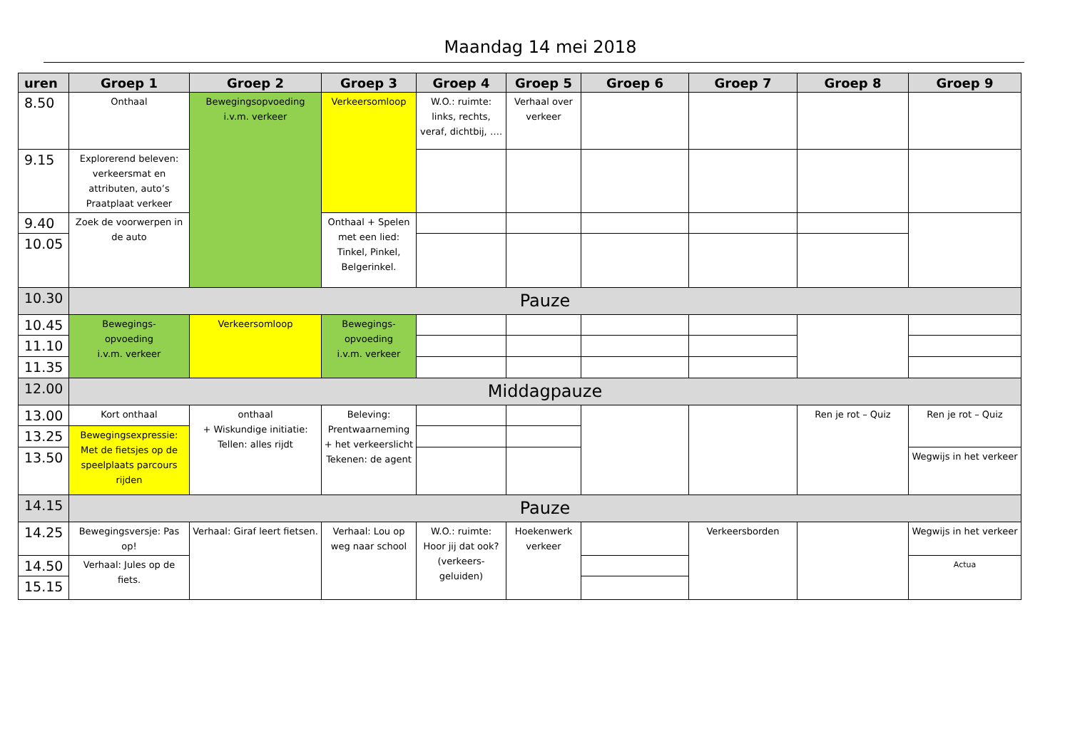Maandag 14 mei 2018
| uren | Groep 1 | Groep 2 | Groep 3 | Groep 4 | Groep 5 | Groep 6 | Groep 7 | Groep 8 | Groep 9 |
| --- | --- | --- | --- | --- | --- | --- | --- | --- | --- |
| 8.50 | Onthaal | Bewegingsopvoeding i.v.m. verkeer | Verkeersomloop | W.O.: ruimte: links, rechts, veraf, dichtbij, …. | Verhaal over verkeer | | | | |
| 9.15 | Explorerend beleven: verkeersmat en attributen, auto’s Praatplaat verkeer | | | | | | | | |
| 9.40 | Zoek de voorwerpen in de auto | | Onthaal + Spelen met een lied: Tinkel, Pinkel, Belgerinkel. | | | | | | |
| 10.05 | | | | | | | | | |
| 10.30 | Pauze | | | | | | | | |
| 10.45 | Bewegings- opvoeding i.v.m. verkeer | Verkeersomloop | Bewegings- opvoeding i.v.m. verkeer | | | | | | |
| 11.10 | | | | | | | | | |
| 11.35 | | | | | | | | | |
| 12.00 | Middagpauze | | | | | | | | |
| 13.00 | Kort onthaal | onthaal + Wiskundige initiatie: Tellen: alles rijdt | Beleving: Prentwaarneming + het verkeerslicht Tekenen: de agent | | | | | Ren je rot – Quiz | Ren je rot – Quiz |
| 13.25 | Bewegingsexpressie: Met de fietsjes op de speelplaats parcours rijden | | | | | | | | |
| 13.50 | | | | | | | | | Wegwijs in het verkeer |
| 14.15 | Pauze | | | | | | | | |
| 14.25 | Bewegingsversje: Pas op! | Verhaal: Giraf leert fietsen. | Verhaal: Lou op weg naar school | W.O.: ruimte: Hoor jij dat ook? (verkeers-geluiden) | Hoekenwerk verkeer | | Verkeersborden | | Wegwijs in het verkeer |
| 14.50 | Verhaal: Jules op de fiets. | | | | | | | | Actua |
| 15.15 | | | | | | | | | |